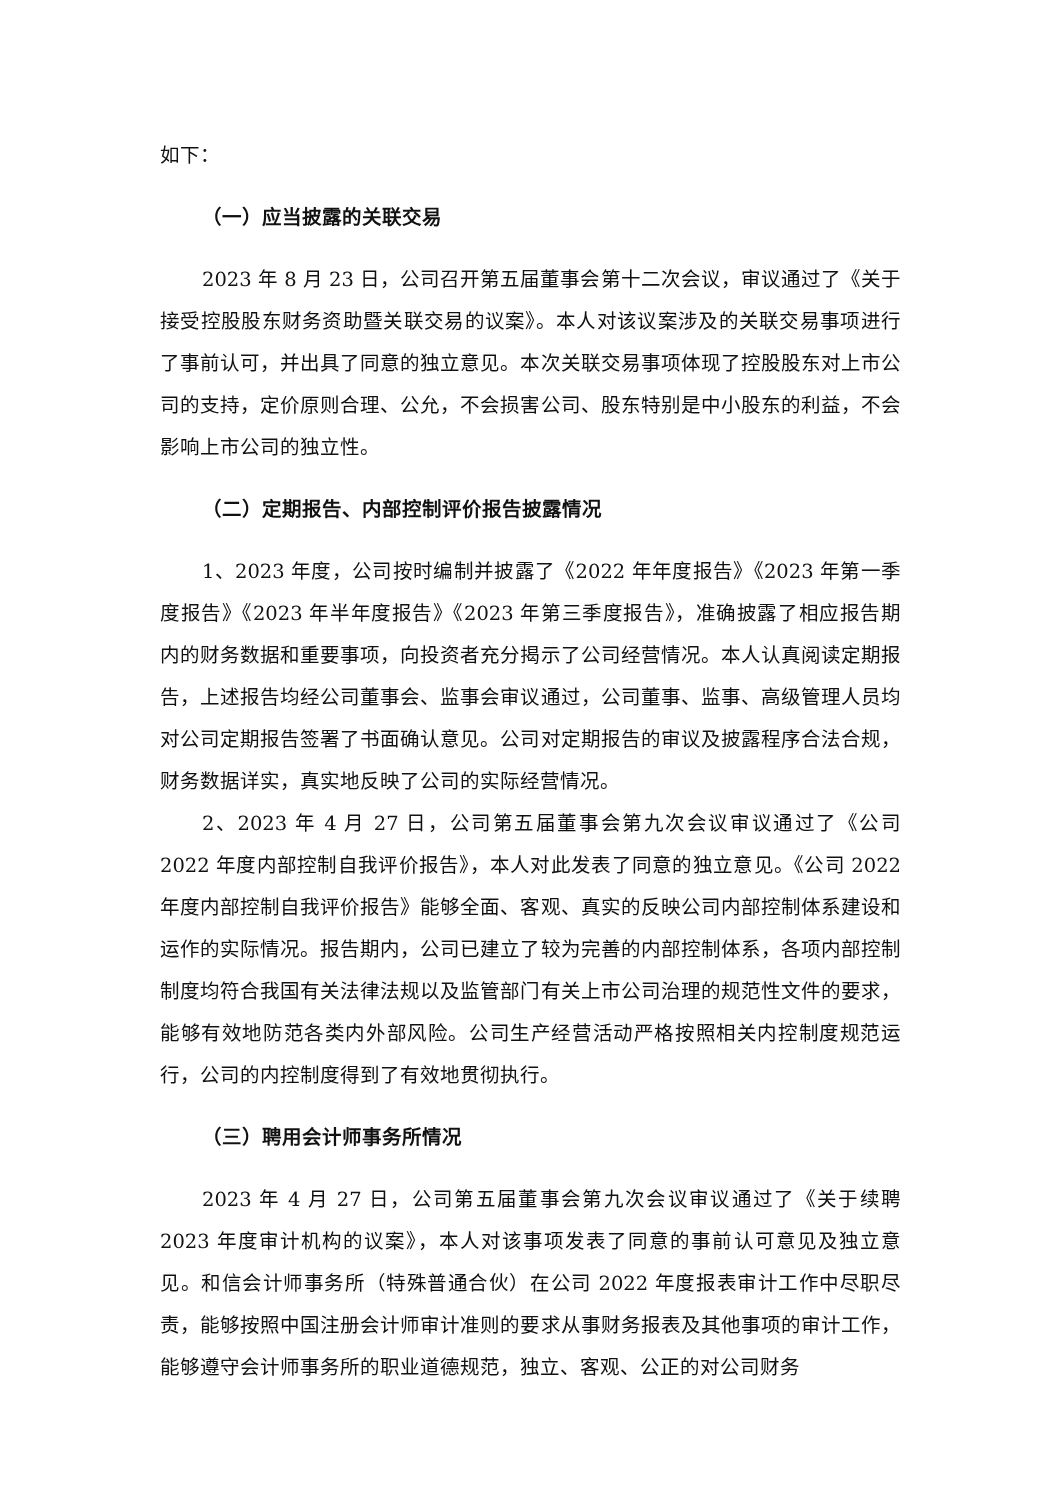如下：
（一）应当披露的关联交易
2023 年 8 月 23 日，公司召开第五届董事会第十二次会议，审议通过了《关于接受控股股东财务资助暨关联交易的议案》。本人对该议案涉及的关联交易事项进行了事前认可，并出具了同意的独立意见。本次关联交易事项体现了控股股东对上市公司的支持，定价原则合理、公允，不会损害公司、股东特别是中小股东的利益，不会影响上市公司的独立性。
（二）定期报告、内部控制评价报告披露情况
1、2023 年度，公司按时编制并披露了《2022 年年度报告》《2023 年第一季度报告》《2023 年半年度报告》《2023 年第三季度报告》，准确披露了相应报告期内的财务数据和重要事项，向投资者充分揭示了公司经营情况。本人认真阅读定期报告，上述报告均经公司董事会、监事会审议通过，公司董事、监事、高级管理人员均对公司定期报告签署了书面确认意见。公司对定期报告的审议及披露程序合法合规，财务数据详实，真实地反映了公司的实际经营情况。
2、2023 年 4 月 27 日，公司第五届董事会第九次会议审议通过了《公司 2022 年度内部控制自我评价报告》，本人对此发表了同意的独立意见。《公司 2022 年度内部控制自我评价报告》能够全面、客观、真实的反映公司内部控制体系建设和运作的实际情况。报告期内，公司已建立了较为完善的内部控制体系，各项内部控制制度均符合我国有关法律法规以及监管部门有关上市公司治理的规范性文件的要求，能够有效地防范各类内外部风险。公司生产经营活动严格按照相关内控制度规范运行，公司的内控制度得到了有效地贯彻执行。
（三）聘用会计师事务所情况
2023 年 4 月 27 日，公司第五届董事会第九次会议审议通过了《关于续聘 2023 年度审计机构的议案》，本人对该事项发表了同意的事前认可意见及独立意见。和信会计师事务所（特殊普通合伙）在公司 2022 年度报表审计工作中尽职尽责，能够按照中国注册会计师审计准则的要求从事财务报表及其他事项的审计工作，能够遵守会计师事务所的职业道德规范，独立、客观、公正的对公司财务